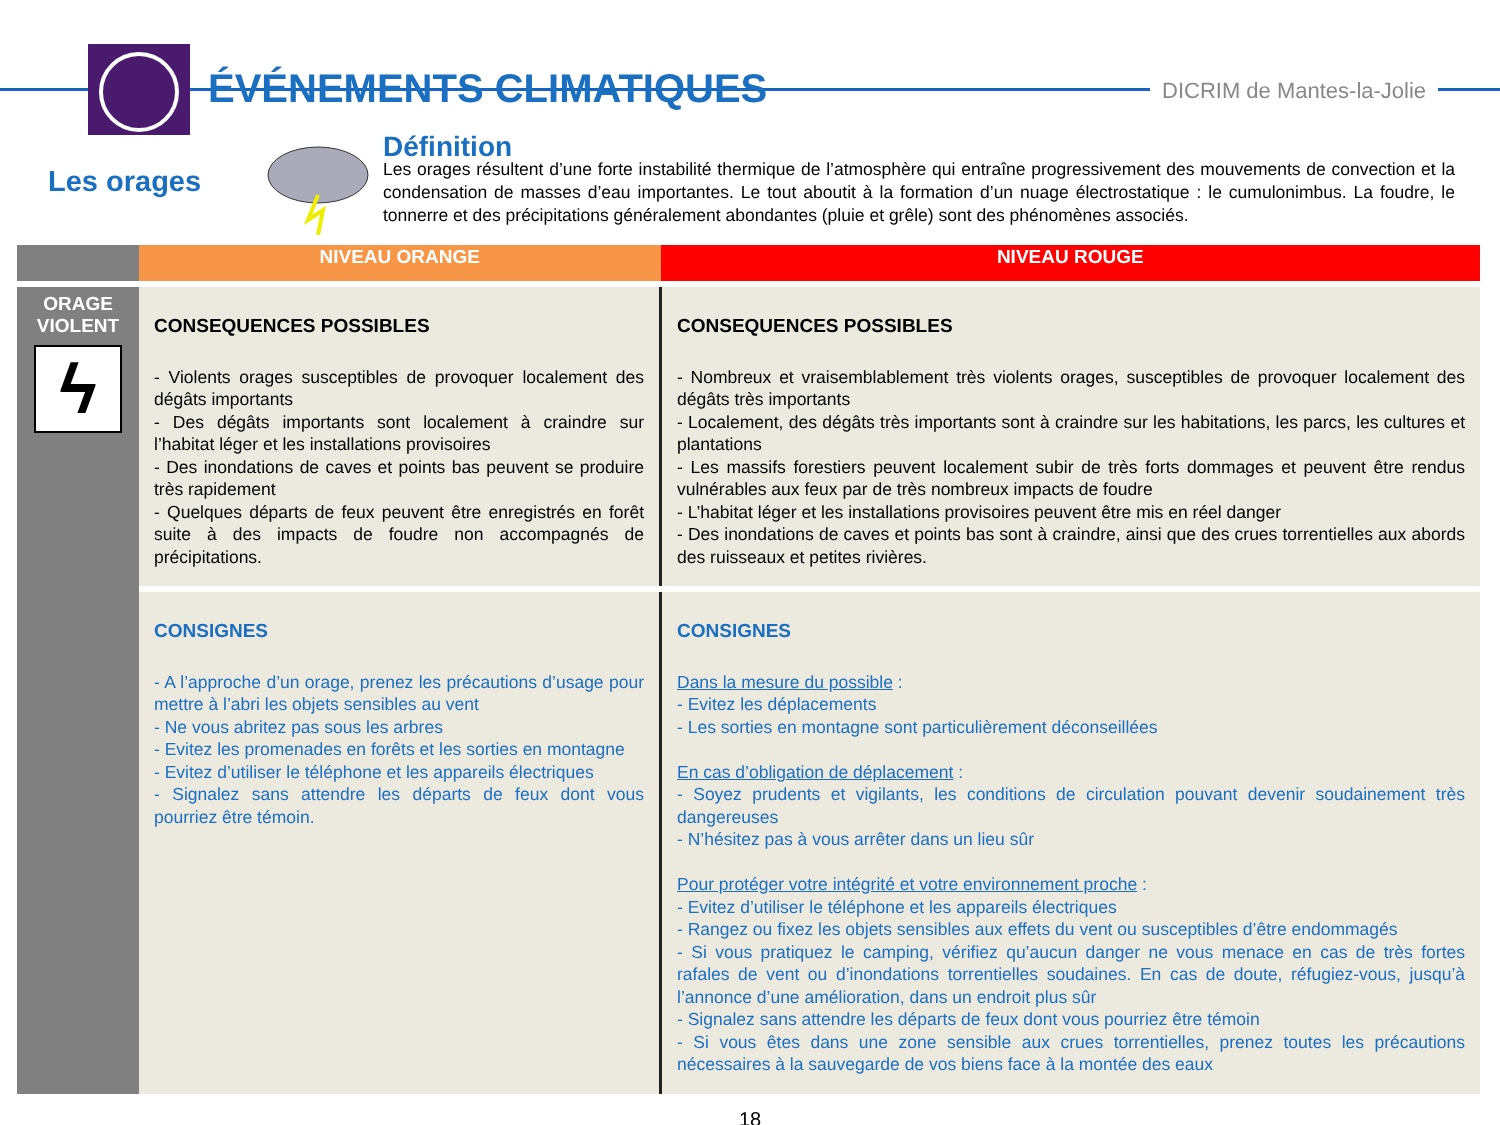ÉVÉNEMENTS CLIMATIQUES DICRIM de Mantes-la-Jolie
Les orages
Définition
Les orages résultent d’une forte instabilité thermique de l’atmosphère qui entraîne progressivement des mouvements de convection et la condensation de masses d’eau importantes. Le tout aboutit à la formation d’un nuage électrostatique : le cumulonimbus. La foudre, le tonnerre et des précipitations généralement abondantes (pluie et grêle) sont des phénomènes associés.
| | NIVEAU ORANGE | NIVEAU ROUGE |
| --- | --- | --- |
| ORAGE VIOLENT ϟ | CONSEQUENCES POSSIBLES - Violents orages susceptibles de provoquer localement des dégâts importants - Des dégâts importants sont localement à craindre sur l’habitat léger et les installations provisoires - Des inondations de caves et points bas peuvent se produire très rapidement - Quelques départs de feux peuvent être enregistrés en forêt suite à des impacts de foudre non accompagnés de précipitations. | CONSEQUENCES POSSIBLES - Nombreux et vraisemblablement très violents orages, susceptibles de provoquer localement des dégâts très importants - Localement, des dégâts très importants sont à craindre sur les habitations, les parcs, les cultures et plantations - Les massifs forestiers peuvent localement subir de très forts dommages et peuvent être rendus vulnérables aux feux par de très nombreux impacts de foudre - L’habitat léger et les installations provisoires peuvent être mis en réel danger - Des inondations de caves et points bas sont à craindre, ainsi que des crues torrentielles aux abords des ruisseaux et petites rivières. |
| | CONSIGNES - A l’approche d’un orage, prenez les précautions d’usage pour mettre à l’abri les objets sensibles au vent - Ne vous abritez pas sous les arbres - Evitez les promenades en forêts et les sorties en montagne - Evitez d’utiliser le téléphone et les appareils électriques - Signalez sans attendre les départs de feux dont vous pourriez être témoin. | CONSIGNES Dans la mesure du possible : - Evitez les déplacements - Les sorties en montagne sont particulièrement déconseillées En cas d’obligation de déplacement : - Soyez prudents et vigilants, les conditions de circulation pouvant devenir soudainement très dangereuses - N’hésitez pas à vous arrêter dans un lieu sûr Pour protéger votre intégrité et votre environnement proche : - Evitez d’utiliser le téléphone et les appareils électriques - Rangez ou fixez les objets sensibles aux effets du vent ou susceptibles d’être endommagés - Si vous pratiquez le camping, vérifiez qu’aucun danger ne vous menace en cas de très fortes rafales de vent ou d’inondations torrentielles soudaines. En cas de doute, réfugiez-vous, jusqu’à l’annonce d’une amélioration, dans un endroit plus sûr - Signalez sans attendre les départs de feux dont vous pourriez être témoin - Si vous êtes dans une zone sensible aux crues torrentielles, prenez toutes les précautions nécessaires à la sauvegarde de vos biens face à la montée des eaux |
18